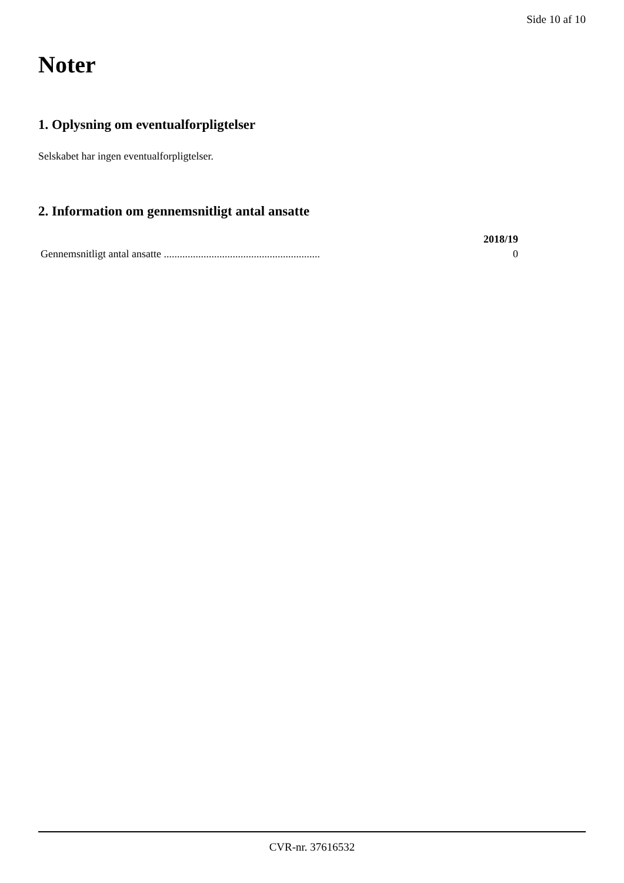Side 10 af 10
Noter
1. Oplysning om eventualforpligtelser
Selskabet har ingen eventualforpligtelser.
2. Information om gennemsnitligt antal ansatte
| | 2018/19 |
| --- | --- |
| Gennemsnitligt antal ansatte ........................................................... | 0 |
CVR-nr. 37616532